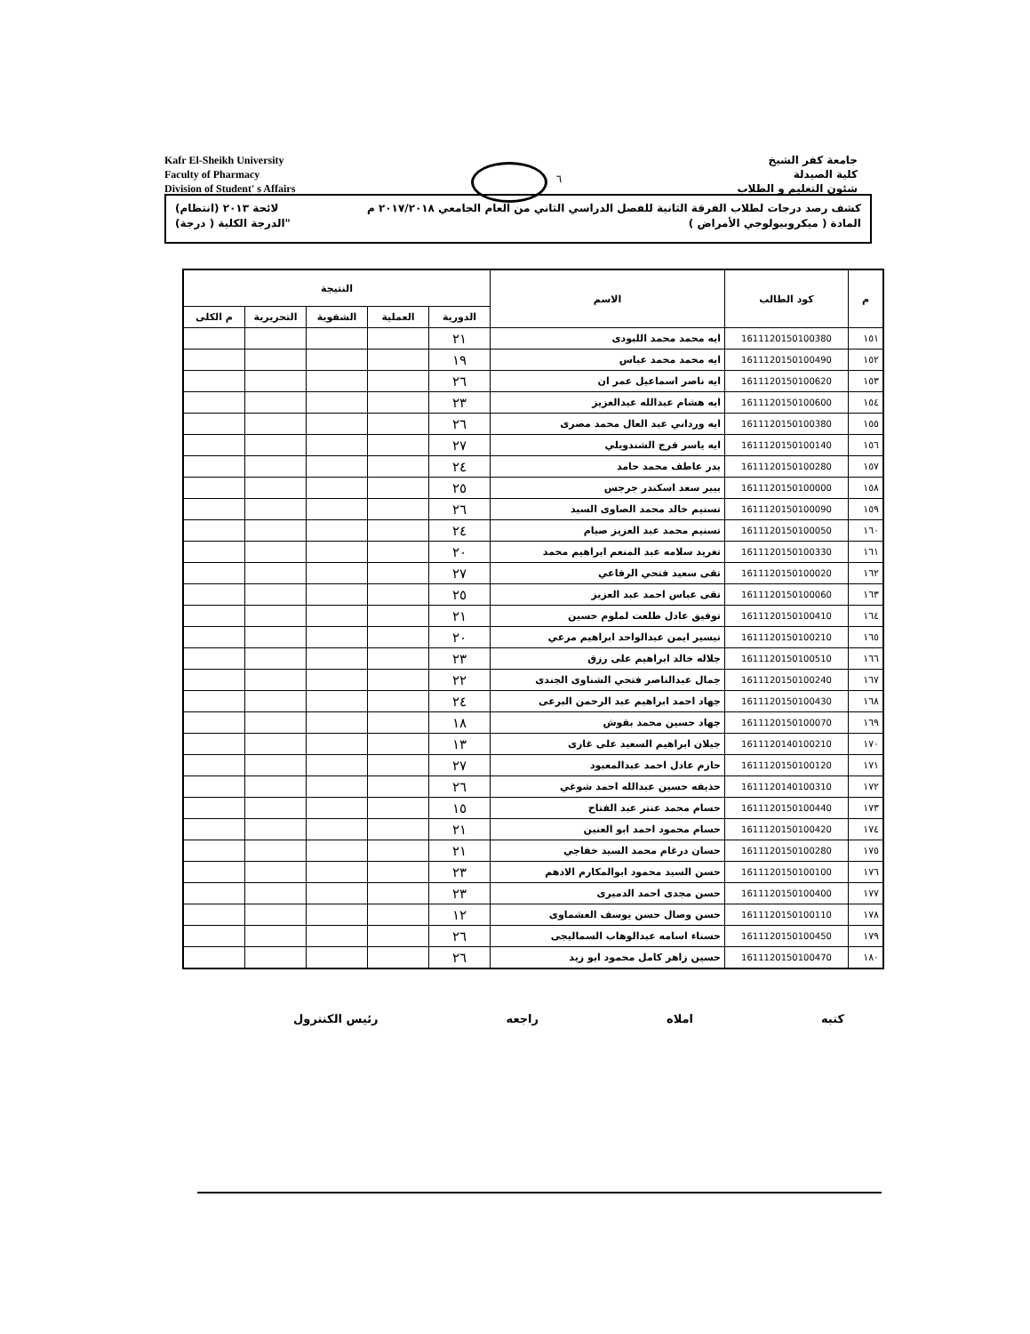Kafr El-Sheikh University
Faculty of Pharmacy
Division of Student' s Affairs
٦
جامعة كفر الشيخ
كلية الصيدلة
شئون التعليم و الطلاب
كشف رصد درجات لطلاب الفرقة الثانية للفصل الدراسي الثاني من العام الجامعي ٢٠١٧/٢٠١٨ م لائحة ٢٠١٣ (انتظام)
المادة ( ميكروبيولوجي الأمراض ) "الدرجة الكلية ( درجة)
| م | كود الطالب | الاسم | النتيجة | | | | |
| --- | --- | --- | --- | --- | --- | --- | --- |
| | | | الدورية | العملية | الشفوية | التحريرية | م الكلى |
| ١٥١ | 1611120150100380 | ايه محمد محمد اللبودى | ٢١ | | | | |
| ١٥٢ | 1611120150100490 | ايه محمد محمد عباس | ١٩ | | | | |
| ١٥٣ | 1611120150100620 | ايه ناصر اسماعيل عمر ان | ٢٦ | | | | |
| ١٥٤ | 1611120150100600 | ايه هشام عبدالله عبدالعزيز | ٢٣ | | | | |
| ١٥٥ | 1611120150100380 | ايه ورداني عبد العال محمد مصرى | ٢٦ | | | | |
| ١٥٦ | 1611120150100140 | ايه ياسر فرج الشندويلي | ٢٧ | | | | |
| ١٥٧ | 1611120150100280 | بدر عاطف محمد حامد | ٢٤ | | | | |
| ١٥٨ | 1611120150100000 | بيير سعد اسكندر جرجس | ٢٥ | | | | |
| ١٥٩ | 1611120150100090 | تسنيم خالد محمد الصاوى السيد | ٢٦ | | | | |
| ١٦٠ | 1611120150100050 | تسنيم محمد عبد العزيز صيام | ٢٤ | | | | |
| ١٦١ | 1611120150100330 | تغريد سلامه عبد المنعم ابراهيم محمد | ٢٠ | | | | |
| ١٦٢ | 1611120150100020 | تقى سعيد فتحي الرفاعي | ٢٧ | | | | |
| ١٦٣ | 1611120150100060 | تقى عباس احمد عبد العزيز | ٢٥ | | | | |
| ١٦٤ | 1611120150100410 | توفيق عادل طلعت لملوم حسين | ٢١ | | | | |
| ١٦٥ | 1611120150100210 | تيسير ايمن عبدالواحد ابراهيم مرعي | ٢٠ | | | | |
| ١٦٦ | 1611120150100510 | جلاله خالد ابراهيم على رزق | ٢٣ | | | | |
| ١٦٧ | 1611120150100240 | جمال عبدالناصر فتحي الشناوى الجندى | ٢٢ | | | | |
| ١٦٨ | 1611120150100430 | جهاد احمد ابراهيم عبد الرحمن البرعى | ٢٤ | | | | |
| ١٦٩ | 1611120150100070 | جهاد حسين محمد بقوش | ١٨ | | | | |
| ١٧٠ | 1611120140100210 | جيلان ابراهيم السعيد على غازى | ١٣ | | | | |
| ١٧١ | 1611120150100120 | حازم عادل احمد عبدالمعبود | ٢٧ | | | | |
| ١٧٢ | 1611120140100310 | حذيفه حسين عبدالله احمد شوغي | ٢٦ | | | | |
| ١٧٣ | 1611120150100440 | حسام محمد عنتر عبد الفتاح | ١٥ | | | | |
| ١٧٤ | 1611120150100420 | حسام محمود احمد ابو العنين | ٢١ | | | | |
| ١٧٥ | 1611120150100280 | حسان درغام محمد السيد خفاجي | ٢١ | | | | |
| ١٧٦ | 1611120150100100 | حسن السيد محمود ابوالمكارم الادهم | ٢٣ | | | | |
| ١٧٧ | 1611120150100400 | حسن مجدى احمد الدميرى | ٢٣ | | | | |
| ١٧٨ | 1611120150100110 | حسن وصال حسن يوسف العشماوى | ١٢ | | | | |
| ١٧٩ | 1611120150100450 | حسناء اسامه عبدالوهاب السماليجى | ٢٦ | | | | |
| ١٨٠ | 1611120150100470 | حسين زاهر كامل محمود ابو زيد | ٢٦ | | | | |
كتبه املاه راجعه رئيس الكنترول